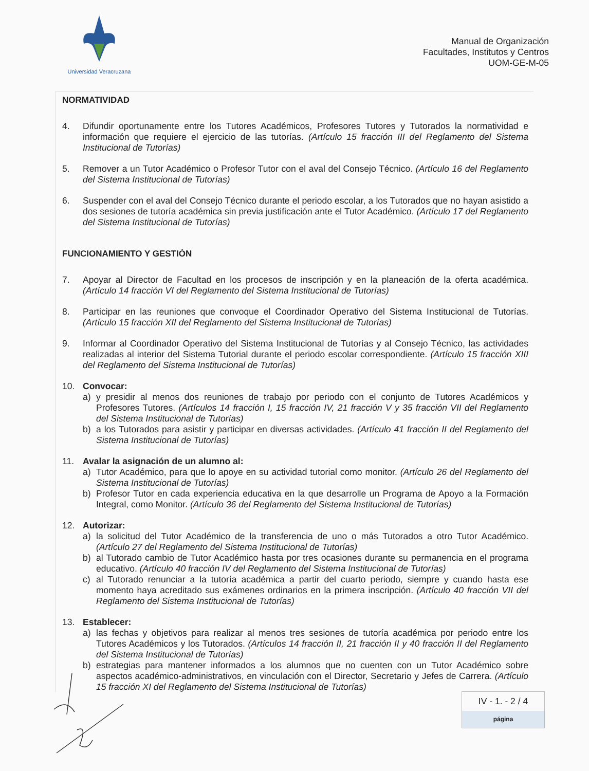Universidad Veracruzana
Manual de Organización
Facultades, Institutos y Centros
UOM-GE-M-05
NORMATIVIDAD
4. Difundir oportunamente entre los Tutores Académicos, Profesores Tutores y Tutorados la normatividad e información que requiere el ejercicio de las tutorías. (Artículo 15 fracción III del Reglamento del Sistema Institucional de Tutorías)
5. Remover a un Tutor Académico o Profesor Tutor con el aval del Consejo Técnico. (Artículo 16 del Reglamento del Sistema Institucional de Tutorías)
6. Suspender con el aval del Consejo Técnico durante el periodo escolar, a los Tutorados que no hayan asistido a dos sesiones de tutoría académica sin previa justificación ante el Tutor Académico. (Artículo 17 del Reglamento del Sistema Institucional de Tutorías)
FUNCIONAMIENTO Y GESTIÓN
7. Apoyar al Director de Facultad en los procesos de inscripción y en la planeación de la oferta académica. (Artículo 14 fracción VI del Reglamento del Sistema Institucional de Tutorías)
8. Participar en las reuniones que convoque el Coordinador Operativo del Sistema Institucional de Tutorías. (Artículo 15 fracción XII del Reglamento del Sistema Institucional de Tutorías)
9. Informar al Coordinador Operativo del Sistema Institucional de Tutorías y al Consejo Técnico, las actividades realizadas al interior del Sistema Tutorial durante el periodo escolar correspondiente. (Artículo 15 fracción XIII del Reglamento del Sistema Institucional de Tutorías)
10. Convocar:
a) y presidir al menos dos reuniones de trabajo por periodo con el conjunto de Tutores Académicos y Profesores Tutores. (Artículos 14 fracción I, 15 fracción IV, 21 fracción V y 35 fracción VII del Reglamento del Sistema Institucional de Tutorías)
b) a los Tutorados para asistir y participar en diversas actividades. (Artículo 41 fracción II del Reglamento del Sistema Institucional de Tutorías)
11. Avalar la asignación de un alumno al:
a) Tutor Académico, para que lo apoye en su actividad tutorial como monitor. (Artículo 26 del Reglamento del Sistema Institucional de Tutorías)
b) Profesor Tutor en cada experiencia educativa en la que desarrolle un Programa de Apoyo a la Formación Integral, como Monitor. (Artículo 36 del Reglamento del Sistema Institucional de Tutorías)
12. Autorizar:
a) la solicitud del Tutor Académico de la transferencia de uno o más Tutorados a otro Tutor Académico. (Artículo 27 del Reglamento del Sistema Institucional de Tutorías)
b) al Tutorado cambio de Tutor Académico hasta por tres ocasiones durante su permanencia en el programa educativo. (Artículo 40 fracción IV del Reglamento del Sistema Institucional de Tutorías)
c) al Tutorado renunciar a la tutoría académica a partir del cuarto periodo, siempre y cuando hasta ese momento haya acreditado sus exámenes ordinarios en la primera inscripción. (Artículo 40 fracción VII del Reglamento del Sistema Institucional de Tutorías)
13. Establecer:
a) las fechas y objetivos para realizar al menos tres sesiones de tutoría académica por periodo entre los Tutores Académicos y los Tutorados. (Artículos 14 fracción II, 21 fracción II y 40 fracción II del Reglamento del Sistema Institucional de Tutorías)
b) estrategias para mantener informados a los alumnos que no cuenten con un Tutor Académico sobre aspectos académico-administrativos, en vinculación con el Director, Secretario y Jefes de Carrera. (Artículo 15 fracción XI del Reglamento del Sistema Institucional de Tutorías)
IV - 1. - 2 / 4
página